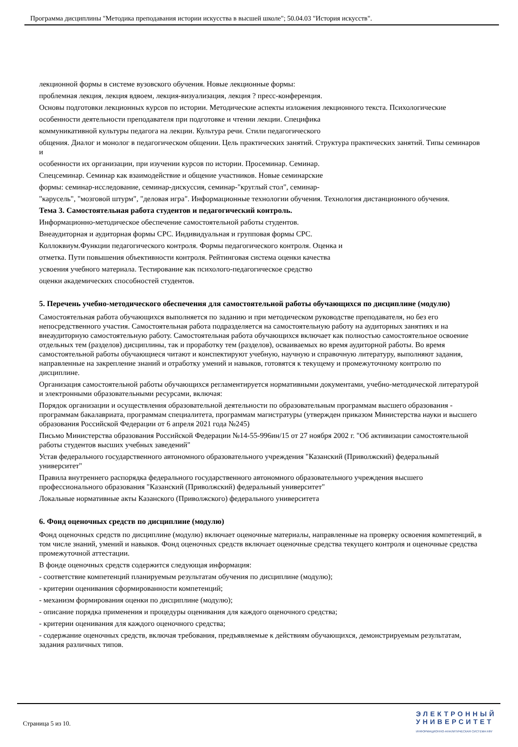Программа дисциплины "Методика преподавания истории искусства в высшей школе"; 50.04.03 "История искусств".
лекционной формы в системе вузовского обучения. Новые лекционные формы:
проблемная лекция, лекция вдвоем, лекция-визуализация, лекция ? пресс-конференция.
Основы подготовки лекционных курсов по истории. Методические аспекты изложения лекционного текста. Психологические
особенности деятельности преподавателя при подготовке и чтении лекции. Специфика
коммуникативной культуры педагога на лекции. Культура речи. Стили педагогического
общения. Диалог и монолог в педагогическом общении. Цель практических занятий. Структура практических занятий. Типы семинаров и
особенности их организации, при изучении курсов по истории. Просеминар. Семинар.
Спецсеминар. Семинар как взаимодействие и общение участников. Новые семинарские
формы: семинар-исследование, семинар-дискуссия, семинар-"круглый стол", семинар-
"карусель", "мозговой штурм", "деловая игра". Информационные технологии обучения. Технология дистанционного обучения.
Тема 3. Самостоятельная работа студентов и педагогический контроль.
Информационно-методическое обеспечение самостоятельной работы студентов.
Внеаудиторная и аудиторная формы СРС. Индивидуальная и групповая формы СРС.
Коллоквиум.Функции педагогического контроля. Формы педагогического контроля. Оценка и
отметка. Пути повышения объективности контроля. Рейтинговая система оценки качества
усвоения учебного материала. Тестирование как психолого-педагогическое средство
оценки академических способностей студентов.
5. Перечень учебно-методического обеспечения для самостоятельной работы обучающихся по дисциплине (модулю)
Самостоятельная работа обучающихся выполняется по заданию и при методическом руководстве преподавателя, но без его непосредственного участия. Самостоятельная работа подразделяется на самостоятельную работу на аудиторных занятиях и на внеаудиторную самостоятельную работу. Самостоятельная работа обучающихся включает как полностью самостоятельное освоение отдельных тем (разделов) дисциплины, так и проработку тем (разделов), осваиваемых во время аудиторной работы. Во время самостоятельной работы обучающиеся читают и конспектируют учебную, научную и справочную литературу, выполняют задания, направленные на закрепление знаний и отработку умений и навыков, готовятся к текущему и промежуточному контролю по дисциплине.
Организация самостоятельной работы обучающихся регламентируется нормативными документами, учебно-методической литературой и электронными образовательными ресурсами, включая:
Порядок организации и осуществления образовательной деятельности по образовательным программам высшего образования - программам бакалавриата, программам специалитета, программам магистратуры (утвержден приказом Министерства науки и высшего образования Российской Федерации от 6 апреля 2021 года №245)
Письмо Министерства образования Российской Федерации №14-55-996ин/15 от 27 ноября 2002 г. "Об активизации самостоятельной работы студентов высших учебных заведений"
Устав федерального государственного автономного образовательного учреждения "Казанский (Приволжский) федеральный университет"
Правила внутреннего распорядка федерального государственного автономного образовательного учреждения высшего профессионального образования "Казанский (Приволжский) федеральный университет"
Локальные нормативные акты Казанского (Приволжского) федерального университета
6. Фонд оценочных средств по дисциплине (модулю)
Фонд оценочных средств по дисциплине (модулю) включает оценочные материалы, направленные на проверку освоения компетенций, в том числе знаний, умений и навыков. Фонд оценочных средств включает оценочные средства текущего контроля и оценочные средства промежуточной аттестации.
В фонде оценочных средств содержится следующая информация:
- соответствие компетенций планируемым результатам обучения по дисциплине (модулю);
- критерии оценивания сформированности компетенций;
- механизм формирования оценки по дисциплине (модулю);
- описание порядка применения и процедуры оценивания для каждого оценочного средства;
- критерии оценивания для каждого оценочного средства;
- содержание оценочных средств, включая требования, предъявляемые к действиям обучающихся, демонстрируемым результатам, задания различных типов.
Страница 5 из 10.
ЭЛЕКТРОННЫЙ
УНИВЕРСИТЕТ
ИНФОРМАЦИОННО-АНАЛИТИЧЕСКАЯ СИСТЕМА КФУ